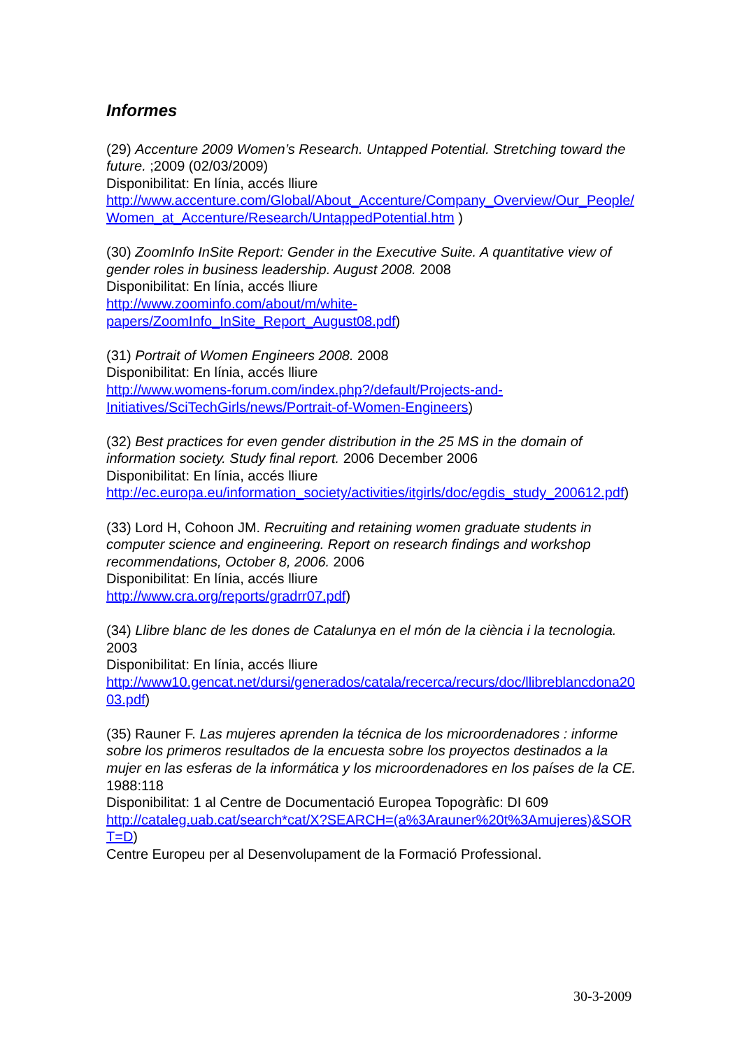Informes
(29) Accenture 2009 Women’s Research. Untapped Potential. Stretching toward the future. ;2009 (02/03/2009)
Disponibilitat: En línia, accés lliure
http://www.accenture.com/Global/About_Accenture/Company_Overview/Our_People/Women_at_Accenture/Research/UntappedPotential.htm )
(30) ZoomInfo InSite Report: Gender in the Executive Suite. A quantitative view of gender roles in business leadership. August 2008. 2008
Disponibilitat: En línia, accés lliure
http://www.zoominfo.com/about/m/white-
papers/ZoomInfo_InSite_Report_August08.pdf)
(31) Portrait of Women Engineers 2008. 2008
Disponibilitat: En línia, accés lliure
http://www.womens-forum.com/index.php?/default/Projects-and-
Initiatives/SciTechGirls/news/Portrait-of-Women-Engineers)
(32) Best practices for even gender distribution in the 25 MS in the domain of information society. Study final report. 2006 December 2006
Disponibilitat: En línia, accés lliure
http://ec.europa.eu/information_society/activities/itgirls/doc/egdis_study_200612.pdf)
(33) Lord H, Cohoon JM. Recruiting and retaining women graduate students in computer science and engineering. Report on research findings and workshop recommendations, October 8, 2006. 2006
Disponibilitat: En línia, accés lliure
http://www.cra.org/reports/gradrr07.pdf)
(34) Llibre blanc de les dones de Catalunya en el món de la ciència i la tecnologia. 2003
Disponibilitat: En línia, accés lliure
http://www10.gencat.net/dursi/generados/catala/recerca/recurs/doc/llibreblancdona2003.pdf)
(35) Rauner F. Las mujeres aprenden la técnica de los microordenadores : informe sobre los primeros resultados de la encuesta sobre los proyectos destinados a la mujer en las esferas de la informática y los microordenadores en los países de la CE. 1988:118
Disponibilitat: 1 al Centre de Documentació Europea Topogràfic: DI 609
http://cataleg.uab.cat/search*cat/X?SEARCH=(a%3Arauner%20t%3Amujeres)&SORT=D)
Centre Europeu per al Desenvolupament de la Formació Professional.
30-3-2009